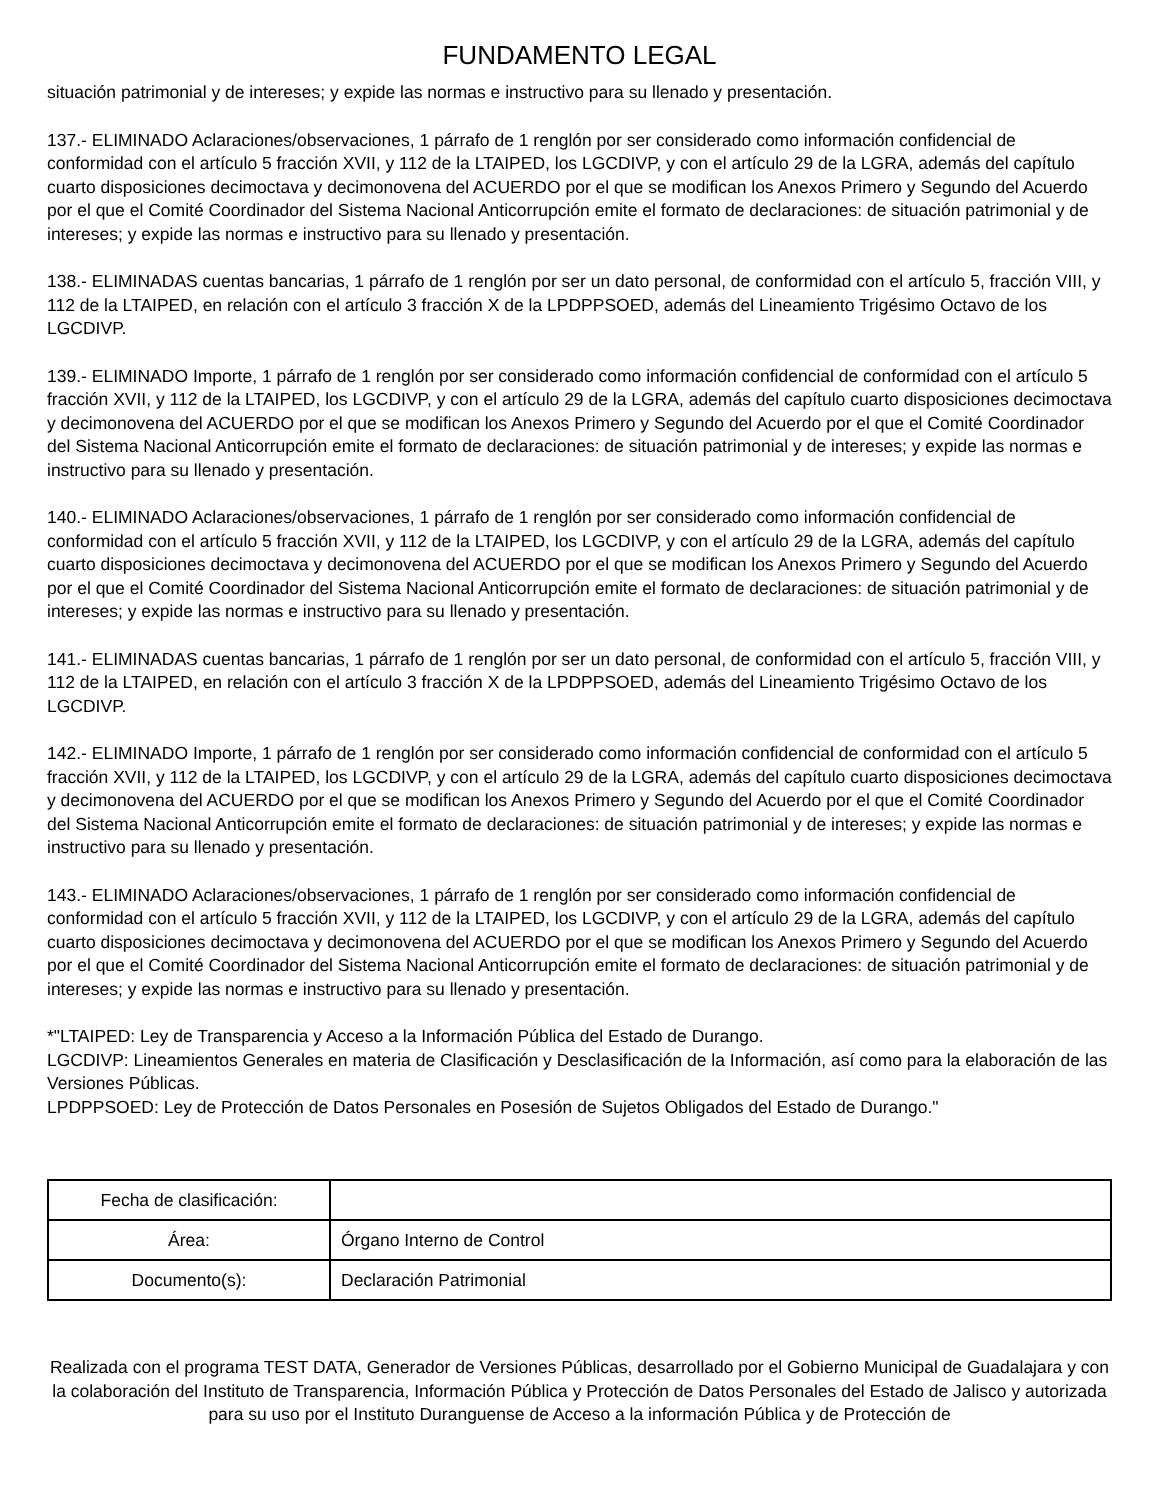FUNDAMENTO LEGAL
situación patrimonial y de intereses; y expide las normas e instructivo para su llenado y presentación.
137.- ELIMINADO Aclaraciones/observaciones, 1 párrafo de 1 renglón por ser considerado como información confidencial de conformidad con el artículo 5 fracción XVII, y 112 de la LTAIPED, los LGCDIVP, y con el artículo 29 de la LGRA, además del capítulo cuarto disposiciones decimoctava y decimonovena del ACUERDO por el que se modifican los Anexos Primero y Segundo del Acuerdo por el que el Comité Coordinador del Sistema Nacional Anticorrupción emite el formato de declaraciones: de situación patrimonial y de intereses; y expide las normas e instructivo para su llenado y presentación.
138.- ELIMINADAS cuentas bancarias, 1 párrafo de 1 renglón por ser un dato personal, de conformidad con el artículo 5, fracción VIII, y 112 de la LTAIPED, en relación con el artículo 3 fracción X de la LPDPPSOED, además del Lineamiento Trigésimo Octavo de los LGCDIVP.
139.- ELIMINADO Importe, 1 párrafo de 1 renglón por ser considerado como información confidencial de conformidad con el artículo 5 fracción XVII, y 112 de la LTAIPED, los LGCDIVP, y con el artículo 29 de la LGRA, además del capítulo cuarto disposiciones decimoctava y decimonovena del ACUERDO por el que se modifican los Anexos Primero y Segundo del Acuerdo por el que el Comité Coordinador del Sistema Nacional Anticorrupción emite el formato de declaraciones: de situación patrimonial y de intereses; y expide las normas e instructivo para su llenado y presentación.
140.- ELIMINADO Aclaraciones/observaciones, 1 párrafo de 1 renglón por ser considerado como información confidencial de conformidad con el artículo 5 fracción XVII, y 112 de la LTAIPED, los LGCDIVP, y con el artículo 29 de la LGRA, además del capítulo cuarto disposiciones decimoctava y decimonovena del ACUERDO por el que se modifican los Anexos Primero y Segundo del Acuerdo por el que el Comité Coordinador del Sistema Nacional Anticorrupción emite el formato de declaraciones: de situación patrimonial y de intereses; y expide las normas e instructivo para su llenado y presentación.
141.- ELIMINADAS cuentas bancarias, 1 párrafo de 1 renglón por ser un dato personal, de conformidad con el artículo 5, fracción VIII, y 112 de la LTAIPED, en relación con el artículo 3 fracción X de la LPDPPSOED, además del Lineamiento Trigésimo Octavo de los LGCDIVP.
142.- ELIMINADO Importe, 1 párrafo de 1 renglón por ser considerado como información confidencial de conformidad con el artículo 5 fracción XVII, y 112 de la LTAIPED, los LGCDIVP, y con el artículo 29 de la LGRA, además del capítulo cuarto disposiciones decimoctava y decimonovena del ACUERDO por el que se modifican los Anexos Primero y Segundo del Acuerdo por el que el Comité Coordinador del Sistema Nacional Anticorrupción emite el formato de declaraciones: de situación patrimonial y de intereses; y expide las normas e instructivo para su llenado y presentación.
143.- ELIMINADO Aclaraciones/observaciones, 1 párrafo de 1 renglón por ser considerado como información confidencial de conformidad con el artículo 5 fracción XVII, y 112 de la LTAIPED, los LGCDIVP, y con el artículo 29 de la LGRA, además del capítulo cuarto disposiciones decimoctava y decimonovena del ACUERDO por el que se modifican los Anexos Primero y Segundo del Acuerdo por el que el Comité Coordinador del Sistema Nacional Anticorrupción emite el formato de declaraciones: de situación patrimonial y de intereses; y expide las normas e instructivo para su llenado y presentación.
*"LTAIPED: Ley de Transparencia y Acceso a la Información Pública del Estado de Durango.
LGCDIVP: Lineamientos Generales en materia de Clasificación y Desclasificación de la Información, así como para la elaboración de las Versiones Públicas.
LPDPPSOED: Ley de Protección de Datos Personales en Posesión de Sujetos Obligados del Estado de Durango."
| Fecha de clasificación: | |
| Área: | Órgano Interno de Control |
| Documento(s): | Declaración Patrimonial |
Realizada con el programa TEST DATA, Generador de Versiones Públicas, desarrollado por el Gobierno Municipal de Guadalajara y con la colaboración del Instituto de Transparencia, Información Pública y Protección de Datos Personales del Estado de Jalisco y autorizada para su uso por el Instituto Duranguense de Acceso a la información Pública y de Protección de